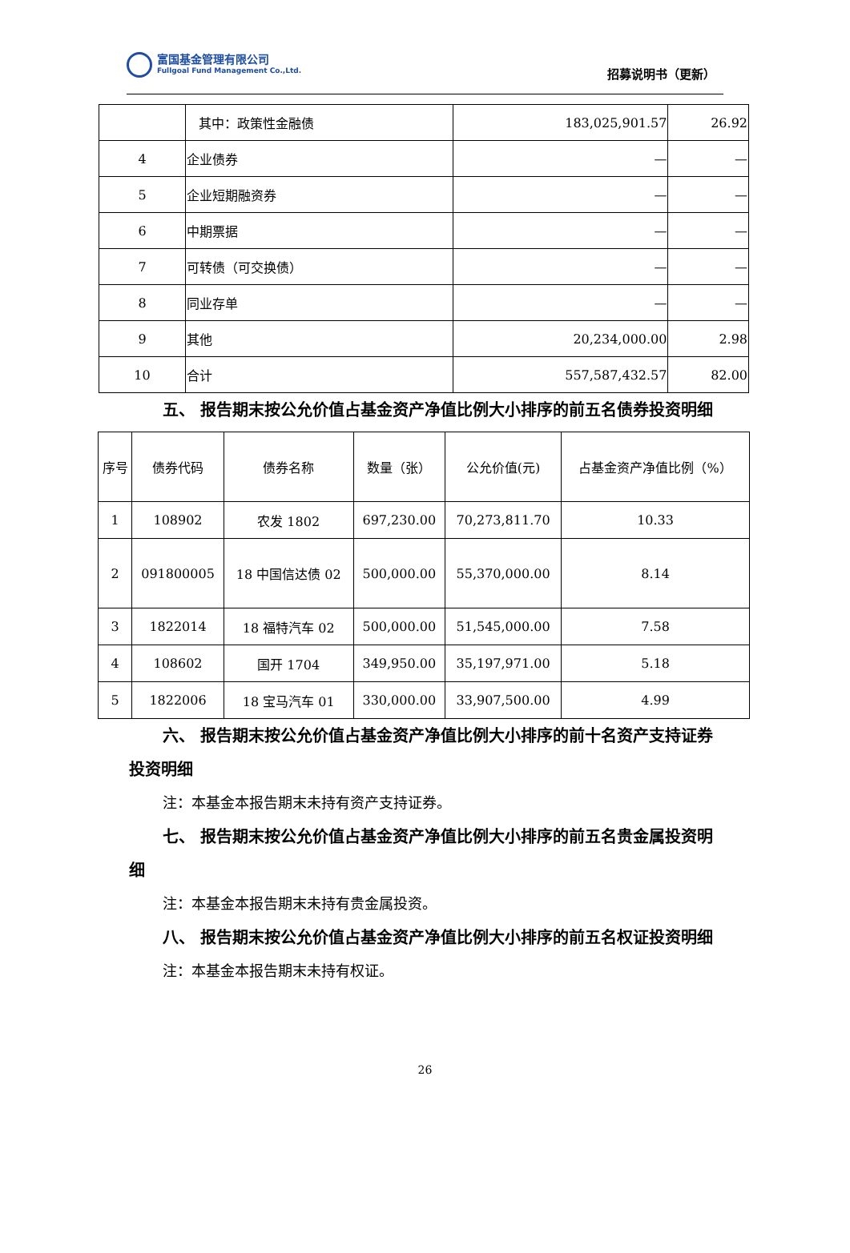富国基金管理有限公司
Fullgoal Fund Management Co.,Ltd.
招募说明书（更新）
| | 其中：政策性金融债 | 183,025,901.57 | 26.92 |
| 4 | 企业债券 | — | — |
| 5 | 企业短期融资券 | — | — |
| 6 | 中期票据 | — | — |
| 7 | 可转债（可交换债） | — | — |
| 8 | 同业存单 | — | — |
| 9 | 其他 | 20,234,000.00 | 2.98 |
| 10 | 合计 | 557,587,432.57 | 82.00 |
五、 报告期末按公允价值占基金资产净值比例大小排序的前五名债券投资明细
| 序号 | 债券代码 | 债券名称 | 数量（张） | 公允价值(元) | 占基金资产净值比例（%） |
| --- | --- | --- | --- | --- | --- |
| 1 | 108902 | 农发 1802 | 697,230.00 | 70,273,811.70 | 10.33 |
| 2 | 091800005 | 18 中国信达债 02 | 500,000.00 | 55,370,000.00 | 8.14 |
| 3 | 1822014 | 18 福特汽车 02 | 500,000.00 | 51,545,000.00 | 7.58 |
| 4 | 108602 | 国开 1704 | 349,950.00 | 35,197,971.00 | 5.18 |
| 5 | 1822006 | 18 宝马汽车 01 | 330,000.00 | 33,907,500.00 | 4.99 |
六、 报告期末按公允价值占基金资产净值比例大小排序的前十名资产支持证券投资明细
注：本基金本报告期末未持有资产支持证券。
七、 报告期末按公允价值占基金资产净值比例大小排序的前五名贵金属投资明细
注：本基金本报告期末未持有贵金属投资。
八、 报告期末按公允价值占基金资产净值比例大小排序的前五名权证投资明细
注：本基金本报告期末未持有权证。
26